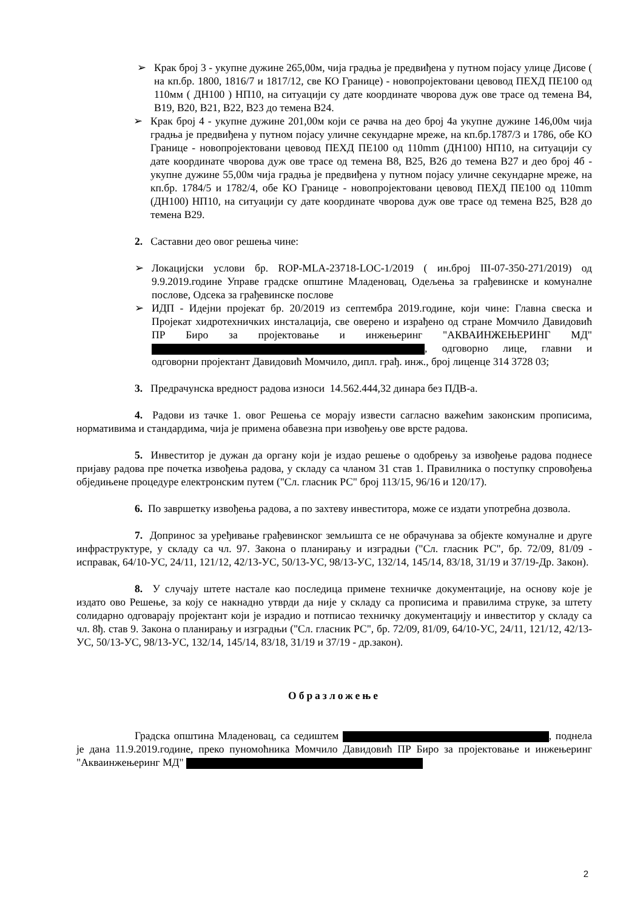➢ Крак број 3 - укупне дужине 265,00м, чија градња је предвиђена у путном појасу улице Дисове ( на кп.бр. 1800, 1816/7 и 1817/12, све КО Границе) - новопројектовани цевовод ПЕХД ПЕ100 од 110мм ( ДН100 ) НП10, на ситуацији су дате координате чворова дуж ове трасе од темена В4, В19, В20, В21, В22, В23 до темена В24.
➢ Крак број 4 - укупне дужине 201,00м који се рачва на део број 4а укупне дужине 146,00м чија градња је предвиђена у путном појасу уличне секундарне мреже, на кп.бр.1787/3 и 1786, обе КО Границе - новопројектовани цевовод ПЕХД ПЕ100 од 110mm (ДН100) НП10, на ситуацији су дате координате чворова дуж ове трасе од темена В8, В25, В26 до темена В27 и део број 4б - укупне дужине 55,00м чија градња је предвиђена у путном појасу уличне секундарне мреже, на кп.бр. 1784/5 и 1782/4, обе КО Границе - новопројектовани цевовод ПЕХД ПЕ100 од 110mm (ДН100) НП10, на ситуацији су дате координате чворова дуж ове трасе од темена В25, В28 до темена В29.
2. Саставни део овог решења чине:
➢ Локацијски услови бр. ROP-MLA-23718-LOC-1/2019 ( ин.број III-07-350-271/2019) од 9.9.2019.године Управе градске општине Младеновац, Одељења за грађевинске и комуналне послове, Одсека за грађевинске послове
➢ ИДП - Идејни пројекат бр. 20/2019 из септембра 2019.године, који чине: Главна свеска и Пројекат хидротехничких инсталација, све оверено и израђено од стране Момчило Давидовић ПР Биро за пројектовање и инжењеринг "АКВАИНЖЕЊЕРИНГ МД" , одговорно лице, главни и одговорни пројектант Давидовић Момчило, дипл. грађ. инж., број лиценце 314 3728 03;
3. Предрачунска вредност радова износи 14.562.444,32 динара без ПДВ-а.
4. Радови из тачке 1. овог Решења се морају извести сагласно важећим законским прописима, нормативима и стандардима, чија је примена обавезна при извођењу ове врсте радова.
5. Инвеститор је дужан да органу који је издао решење о одобрењу за извођење радова поднесе пријаву радова пре почетка извођења радова, у складу са чланом 31 став 1. Правилника о поступку спровођења обједињене процедуре електронским путем ("Сл. гласник РС" број 113/15, 96/16 и 120/17).
6. По завршетку извођења радова, а по захтеву инвеститора, може се издати употребна дозвола.
7. Допринос за уређивање грађевинског земљишта се не обрачунава за објекте комуналне и друге инфраструктуре, у складу са чл. 97. Закона о планирању и изградњи ("Сл. гласник РС", бр. 72/09, 81/09 - исправак, 64/10-УС, 24/11, 121/12, 42/13-УС, 50/13-УС, 98/13-УС, 132/14, 145/14, 83/18, 31/19 и 37/19-Др. Закон).
8. У случају штете настале као последица примене техничке документације, на основу које је издато ово Решење, за коју се накнадно утврди да није у складу са прописима и правилима струке, за штету солидарно одговарају пројектант који је израдио и потписао техничку документацију и инвеститор у складу са чл. 8ђ. став 9. Закона о планирању и изградњи ("Сл. гласник РС", бр. 72/09, 81/09, 64/10-УС, 24/11, 121/12, 42/13-УС, 50/13-УС, 98/13-УС, 132/14, 145/14, 83/18, 31/19 и 37/19 - др.закон).
Образложење
Градска општина Младеновац, са седиштем , поднела је дана 11.9.2019.године, преко пуномоћника Момчило Давидовић ПР Биро за пројектовање и инжењеринг "Акваинжењеринг МД"
2